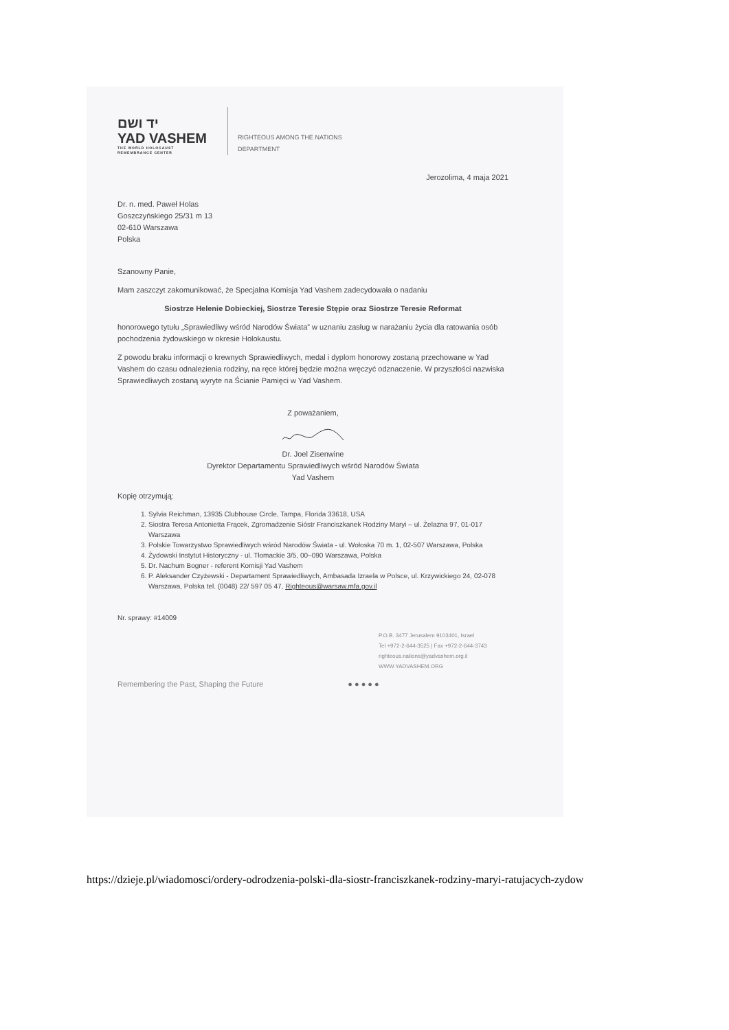יד ושם
YAD VASHEM
THE WORLD HOLOCAUST
REMEMBRANCE CENTER
RIGHTEOUS AMONG THE NATIONS
DEPARTMENT
Jerozolima, 4 maja 2021
Dr. n. med. Paweł Holas
Goszczyńskiego 25/31 m 13
02-610 Warszawa
Polska
Szanowny Panie,
Mam zaszczyt zakomunikować, że Specjalna Komisja Yad Vashem zadecydowała o nadaniu
Siostrze Helenie Dobieckiej, Siostrze Teresie Stępie oraz Siostrze Teresie Reformat
honorowego tytułu „Sprawiedliwy wśród Narodów Świata” w uznaniu zasług w narażaniu życia dla ratowania osób pochodzenia żydowskiego w okresie Holokaustu.
Z powodu braku informacji o krewnych Sprawiedliwych, medal i dyplom honorowy zostaną przechowane w Yad Vashem do czasu odnalezienia rodziny, na ręce której będzie można wręczyć odznaczenie. W przyszłości nazwiska Sprawiedliwych zostaną wyryte na Ścianie Pamięci w Yad Vashem.
Z poważaniem,
Dr. Joel Zisenwine
Dyrektor Departamentu Sprawiedliwych wśród Narodów Świata
Yad Vashem
Kopię otrzymują:
1. Sylvia Reichman, 13935 Clubhouse Circle, Tampa, Florida 33618, USA
2. Siostra Teresa Antonietta Frącek, Zgromadzenie Sióstr Franciszkanek Rodziny Maryi – ul. Żelazna 97, 01-017 Warszawa
3. Polskie Towarzystwo Sprawiedliwych wśród Narodów Świata - ul. Wołoska 70 m. 1, 02-507 Warszawa, Polska
4. Żydowski Instytut Historyczny - ul. Tłomackie 3/5, 00–090 Warszawa, Polska
5. Dr. Nachum Bogner - referent Komisji Yad Vashem
6. P. Aleksander Czyżewski - Departament Sprawiedliwych, Ambasada Izraela w Polsce, ul. Krzywickiego 24, 02-078 Warszawa, Polska tel. (0048) 22/ 597 05 47, Righteous@warsaw.mfa.gov.il
Nr. sprawy: #14009
P.O.B. 3477 Jerusalem 9103401, Israel
Tel +972-2-644-3525 | Fax +972-2-644-3743
righteous.nations@yadvashem.org.il
WWW.YADVASHEM.ORG
Remembering the Past, Shaping the Future ● ● ● ● ●
https://dzieje.pl/wiadomosci/ordery-odrodzenia-polski-dla-siostr-franciszkanek-rodziny-maryi-ratujacych-zydow